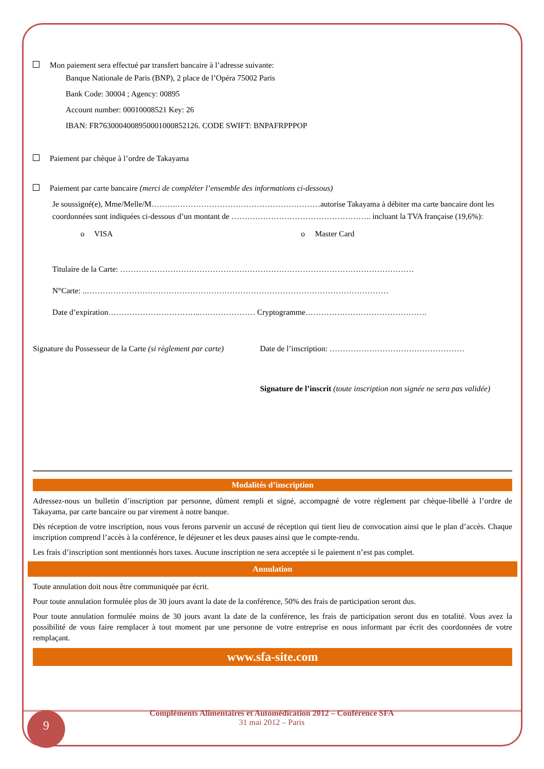Mon paiement sera effectué par transfert bancaire à l’adresse suivante:
Banque Nationale de Paris (BNP), 2 place de l’Opéra 75002 Paris
Bank Code: 30004 ; Agency: 00895
Account number: 00010008521 Key: 26
IBAN: FR7630004008950001000852126. CODE SWIFT: BNPAFRPPPOP
Paiement par chèque à l’ordre de Takayama
Paiement par carte bancaire (merci de compléter l’ensemble des informations ci-dessous)
Je soussigné(e), Mme/Melle/M……….………………………………………………autorise Takayama à débiter ma carte bancaire dont les coordonnées sont indiquées ci-dessous d’un montant de …………………………………………….. incluant la TVA française (19,6%):
o VISA o Master Card
Titulaire de la Carte: …………………………………………………………………………………………………
N°Carte: ..……………………………………………………………………………………………………
Date d’expiration……………………………..………………… Cryptogramme……………………………………….
Signature du Possesseur de la Carte (si règlement par carte) Date de l’inscription: ……………………………………………
Signature de l’inscrit (toute inscription non signée ne sera pas validée)
Modalités d’inscription
Adressez-nous un bulletin d’inscription par personne, dûment rempli et signé, accompagné de votre règlement par chèque-libellé à l’ordre de Takayama, par carte bancaire ou par virement à notre banque.
Dès réception de votre inscription, nous vous ferons parvenir un accusé de réception qui tient lieu de convocation ainsi que le plan d’accès. Chaque inscription comprend l’accès à la conférence, le déjeuner et les deux pauses ainsi que le compte-rendu.
Les frais d’inscription sont mentionnés hors taxes. Aucune inscription ne sera acceptée si le paiement n’est pas complet.
Annulation
Toute annulation doit nous être communiquée par écrit.
Pour toute annulation formulée plus de 30 jours avant la date de la conférence, 50% des frais de participation seront dus.
Pour toute annulation formulée moins de 30 jours avant la date de la conférence, les frais de participation seront dus en totalité. Vous avez la possibilité de vous faire remplacer à tout moment par une personne de votre entreprise en nous informant par écrit des coordonnées de votre remplaçant.
www.sfa-site.com
Compléments Alimentaires et Automédication 2012 – Conférence SFA
31 mai 2012 – Paris
9